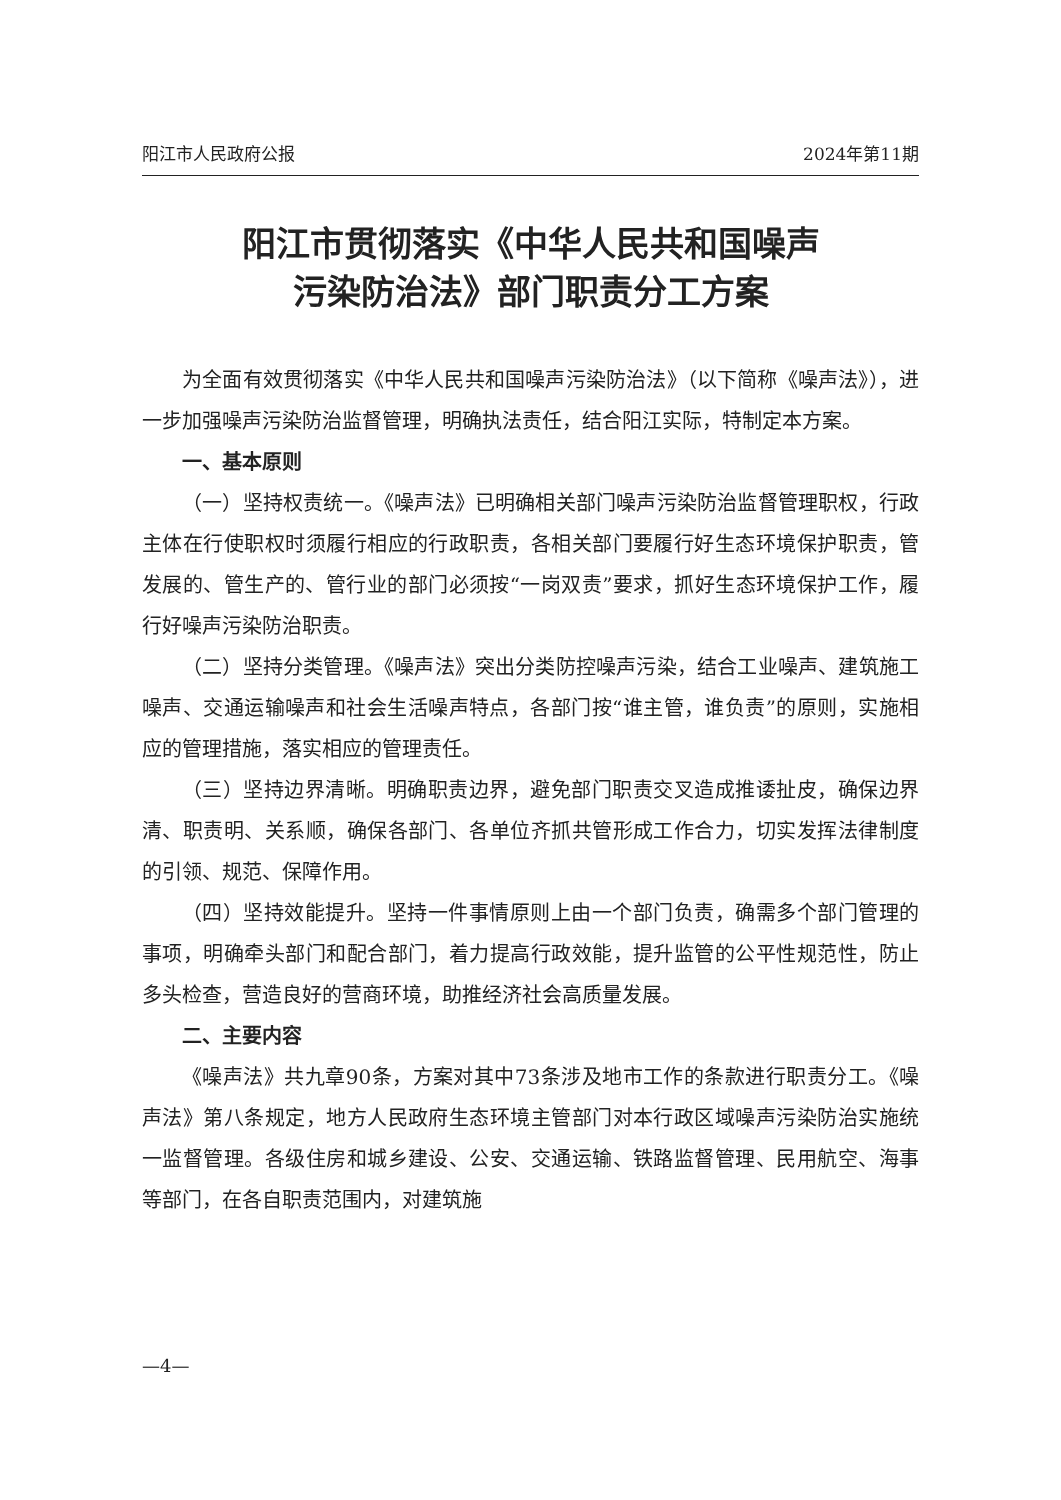阳江市人民政府公报 2024年第11期
阳江市贯彻落实《中华人民共和国噪声
污染防治法》部门职责分工方案
为全面有效贯彻落实《中华人民共和国噪声污染防治法》（以下简称《噪声法》），进一步加强噪声污染防治监督管理，明确执法责任，结合阳江实际，特制定本方案。
一、基本原则
（一）坚持权责统一。《噪声法》已明确相关部门噪声污染防治监督管理职权，行政主体在行使职权时须履行相应的行政职责，各相关部门要履行好生态环境保护职责，管发展的、管生产的、管行业的部门必须按“一岗双责”要求，抓好生态环境保护工作，履行好噪声污染防治职责。
（二）坚持分类管理。《噪声法》突出分类防控噪声污染，结合工业噪声、建筑施工噪声、交通运输噪声和社会生活噪声特点，各部门按“谁主管，谁负责”的原则，实施相应的管理措施，落实相应的管理责任。
（三）坚持边界清晰。明确职责边界，避免部门职责交叉造成推诿扯皮，确保边界清、职责明、关系顺，确保各部门、各单位齐抓共管形成工作合力，切实发挥法律制度的引领、规范、保障作用。
（四）坚持效能提升。坚持一件事情原则上由一个部门负责，确需多个部门管理的事项，明确牵头部门和配合部门，着力提高行政效能，提升监管的公平性规范性，防止多头检查，营造良好的营商环境，助推经济社会高质量发展。
二、主要内容
《噪声法》共九章90条，方案对其中73条涉及地市工作的条款进行职责分工。《噪声法》第八条规定，地方人民政府生态环境主管部门对本行政区域噪声污染防治实施统一监督管理。各级住房和城乡建设、公安、交通运输、铁路监督管理、民用航空、海事等部门，在各自职责范围内，对建筑施
—4—